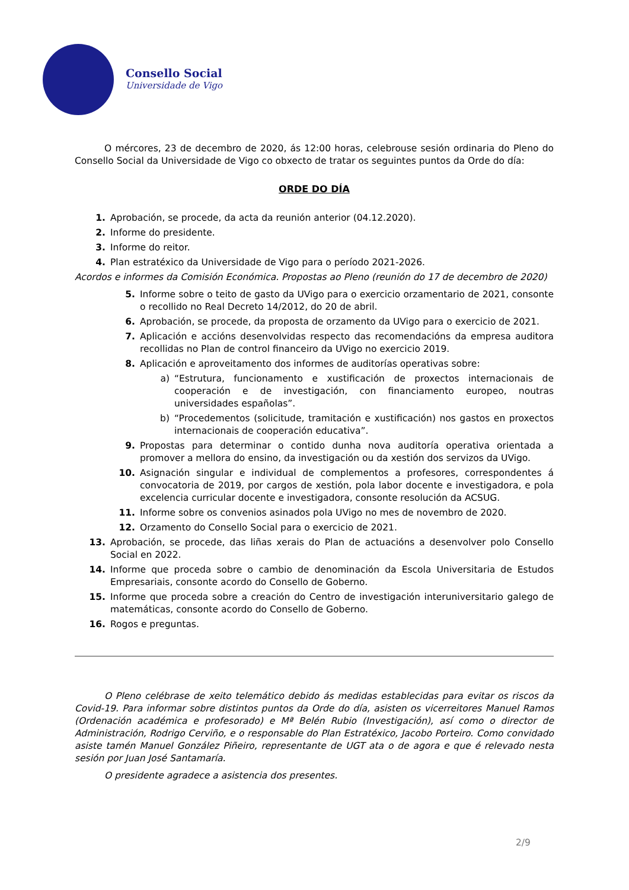Consello Social
Universidade de Vigo
O mércores, 23 de decembro de 2020, ás 12:00 horas, celebrouse sesión ordinaria do Pleno do Consello Social da Universidade de Vigo co obxecto de tratar os seguintes puntos da Orde do día:
ORDE DO DÍA
1. Aprobación, se procede, da acta da reunión anterior (04.12.2020).
2. Informe do presidente.
3. Informe do reitor.
4. Plan estratéxico da Universidade de Vigo para o período 2021-2026.
Acordos e informes da Comisión Económica. Propostas ao Pleno (reunión do 17 de decembro de 2020)
5. Informe sobre o teito de gasto da UVigo para o exercicio orzamentario de 2021, consonte o recollido no Real Decreto 14/2012, do 20 de abril.
6. Aprobación, se procede, da proposta de orzamento da UVigo para o exercicio de 2021.
7. Aplicación e accións desenvolvidas respecto das recomendacións da empresa auditora recollidas no Plan de control financeiro da UVigo no exercicio 2019.
8. Aplicación e aproveitamento dos informes de auditorías operativas sobre:
a) “Estrutura, funcionamento e xustificación de proxectos internacionais de cooperación e de investigación, con financiamento europeo, noutras universidades españolas”.
b) “Procedementos (solicitude, tramitación e xustificación) nos gastos en proxectos internacionais de cooperación educativa”.
9. Propostas para determinar o contido dunha nova auditoría operativa orientada a promover a mellora do ensino, da investigación ou da xestión dos servizos da UVigo.
10. Asignación singular e individual de complementos a profesores, correspondentes á convocatoria de 2019, por cargos de xestión, pola labor docente e investigadora, e pola excelencia curricular docente e investigadora, consonte resolución da ACSUG.
11. Informe sobre os convenios asinados pola UVigo no mes de novembro de 2020.
12. Orzamento do Consello Social para o exercicio de 2021.
13. Aprobación, se procede, das liñas xerais do Plan de actuacións a desenvolver polo Consello Social en 2022.
14. Informe que proceda sobre o cambio de denominación da Escola Universitaria de Estudos Empresariais, consonte acordo do Consello de Goberno.
15. Informe que proceda sobre a creación do Centro de investigación interuniversitario galego de matemáticas, consonte acordo do Consello de Goberno.
16. Rogos e preguntas.
O Pleno celébrase de xeito telemático debido ás medidas establecidas para evitar os riscos da Covid-19. Para informar sobre distintos puntos da Orde do día, asisten os vicerreitores Manuel Ramos (Ordenación académica e profesorado) e Mª Belén Rubio (Investigación), así como o director de Administración, Rodrigo Cerviño, e o responsable do Plan Estratéxico, Jacobo Porteiro. Como convidado asiste tamén Manuel González Piñeiro, representante de UGT ata o de agora e que é relevado nesta sesión por Juan José Santamaría.
O presidente agradece a asistencia dos presentes.
2/9